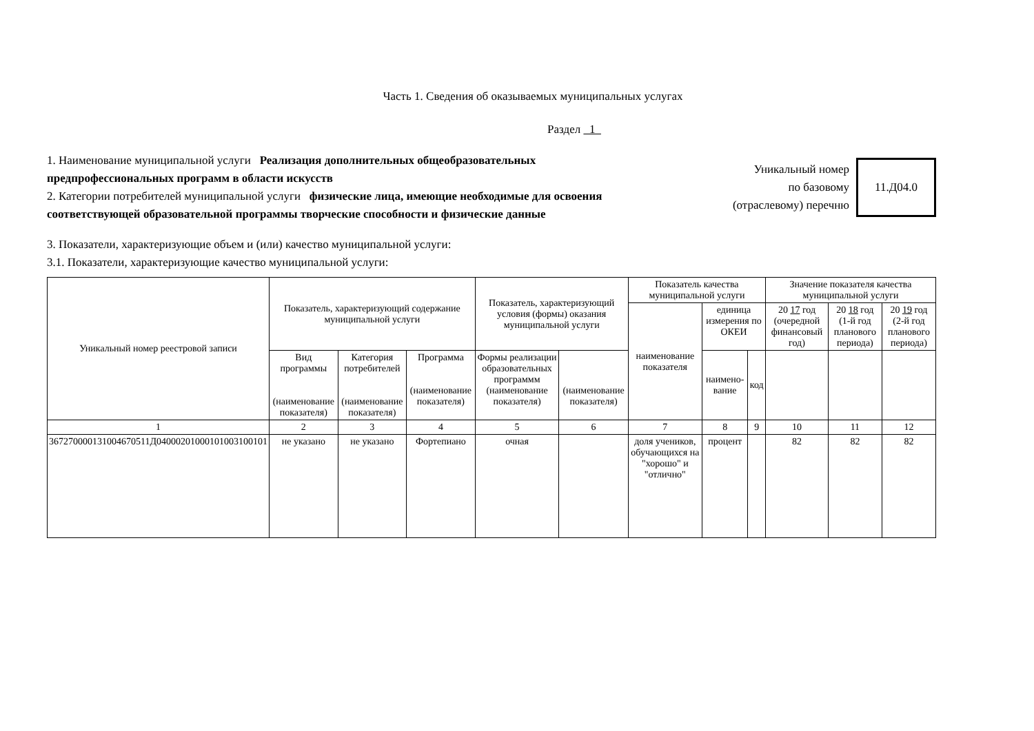Часть 1. Сведения об оказываемых муниципальных услугах
Раздел 1
1. Наименование муниципальной услуги Реализация дополнительных общеобразовательных предпрофессиональных программ в области искусств
2. Категории потребителей муниципальной услуги физические лица, имеющие необходимые для освоения соответствующей образовательной программы творческие способности и физические данные
Уникальный номер
по базовому
(отраслевому) перечню
11.Д04.0
3. Показатели, характеризующие объем и (или) качество муниципальной услуги:
3.1. Показатели, характеризующие качество муниципальной услуги:
| Уникальный номер реестровой записи | Показатель, характеризующий содержание муниципальной услуги | | | Показатель, характеризующий условия (формы) оказания муниципальной услуги | | Показатель качества муниципальной услуги | | | Значение показателя качества муниципальной услуги | | |
| --- | --- | --- | --- | --- | --- | --- | --- | --- | --- | --- | --- |
| | | | | | | наименование показателя | единица измерения по ОКЕИ | | 20 17 год (очередной финансовый год) | 20 18 год (1-й год планового периода) | 20 19 год (2-й год планового периода) |
| | Вид программы (наименование показателя) | Категория потребителей (наименование показателя) | Программа (наименование показателя) | Формы реализации образовательных программм (наименование показателя) | (наименование показателя) | | наимено-вание | код | | | |
| 1 | 2 | 3 | 4 | 5 | 6 | 7 | 8 | 9 | 10 | 11 | 12 |
| 367270000131004670511Д04000201000101003100101 | не указано | не указано | Фортепиано | очная | | доля учеников, обучающихся на "хорошо" и "отлично" | процент | | 82 | 82 | 82 |